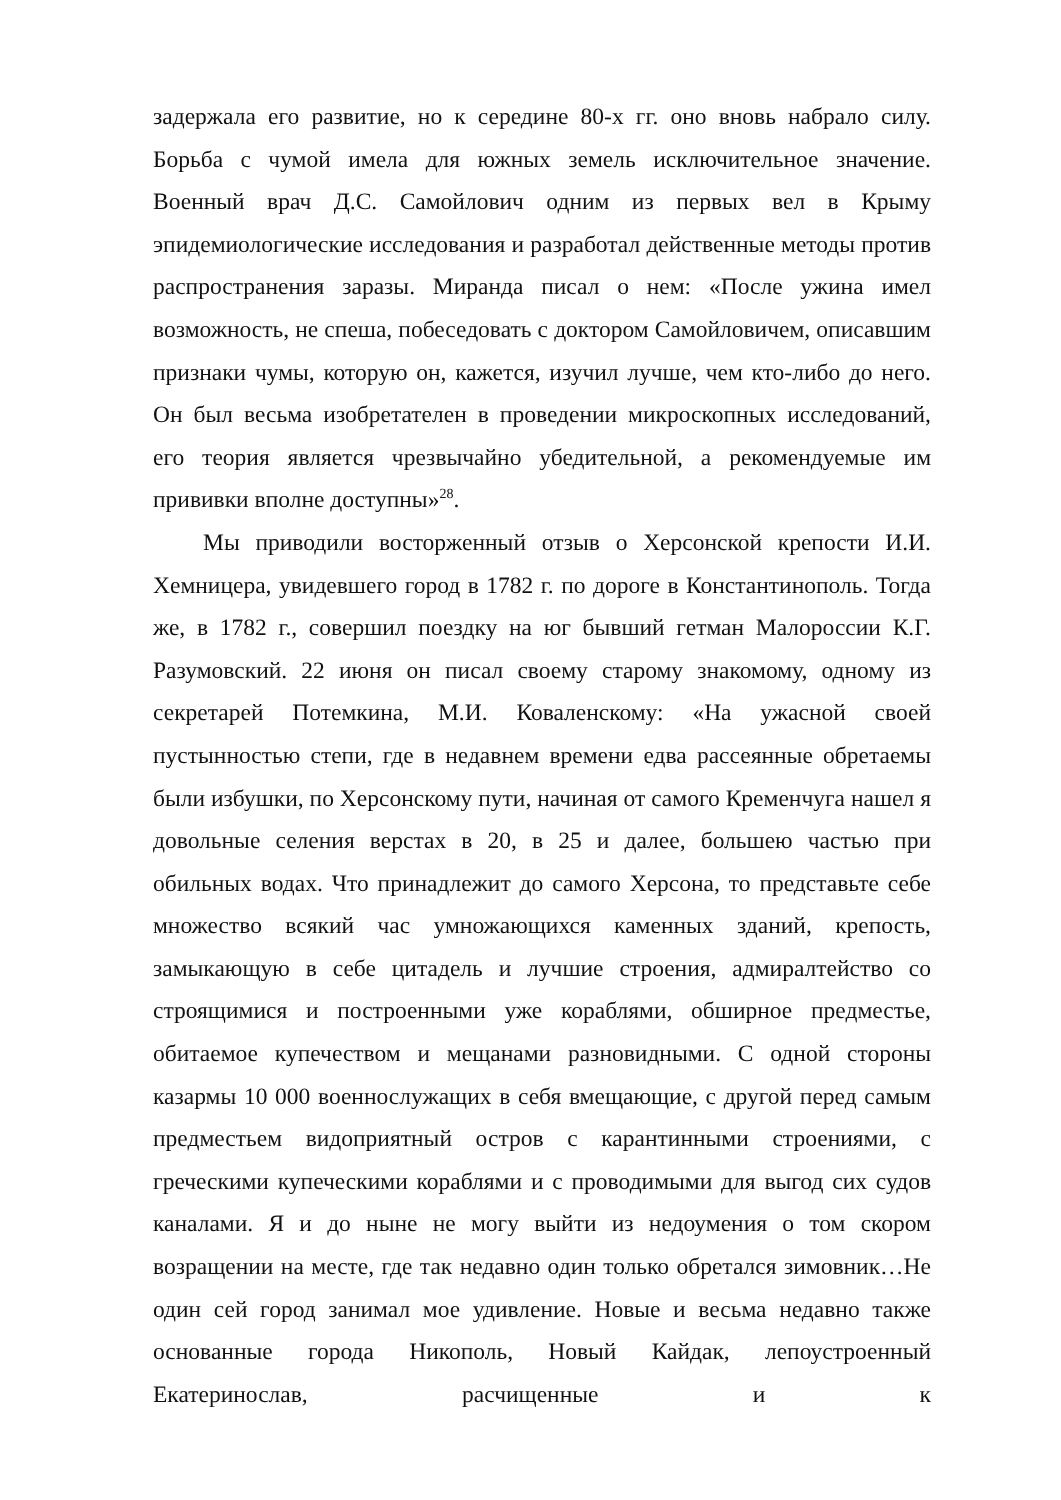задержала его развитие, но к середине 80-х гг. оно вновь набрало силу. Борьба с чумой имела для южных земель исключительное значение. Военный врач Д.С. Самойлович одним из первых вел в Крыму эпидемиологические исследования и разработал действенные методы против распространения заразы. Миранда писал о нем: «После ужина имел возможность, не спеша, побеседовать с доктором Самойловичем, описавшим признаки чумы, которую он, кажется, изучил лучше, чем кто-либо до него. Он был весьма изобретателен в проведении микроскопных исследований, его теория является чрезвычайно убедительной, а рекомендуемые им прививки вполне доступны»<sup>28</sup>.
Мы приводили восторженный отзыв о Херсонской крепости И.И. Хемницера, увидевшего город в 1782 г. по дороге в Константинополь. Тогда же, в 1782 г., совершил поездку на юг бывший гетман Малороссии К.Г. Разумовский. 22 июня он писал своему старому знакомому, одному из секретарей Потемкина, М.И. Коваленскому: «На ужасной своей пустынностью степи, где в недавнем времени едва рассеянные обретаемы были избушки, по Херсонскому пути, начиная от самого Кременчуга нашел я довольные селения верстах в 20, в 25 и далее, большею частью при обильных водах. Что принадлежит до самого Херсона, то представьте себе множество всякий час умножающихся каменных зданий, крепость, замыкающую в себе цитадель и лучшие строения, адмиралтейство со строящимися и построенными уже кораблями, обширное предместье, обитаемое купечеством и мещанами разновидными. С одной стороны казармы 10 000 военнослужащих в себя вмещающие, с другой перед самым предместьем видоприятный остров с карантинными строениями, с греческими купеческими кораблями и с проводимыми для выгод сих судов каналами. Я и до ныне не могу выйти из недоумения о том скором возращении на месте, где так недавно один только обретался зимовник…Не один сей город занимал мое удивление. Новые и весьма недавно также основанные города Никополь, Новый Кайдак, лепоустроенный Екатеринослав, расчищенные и к